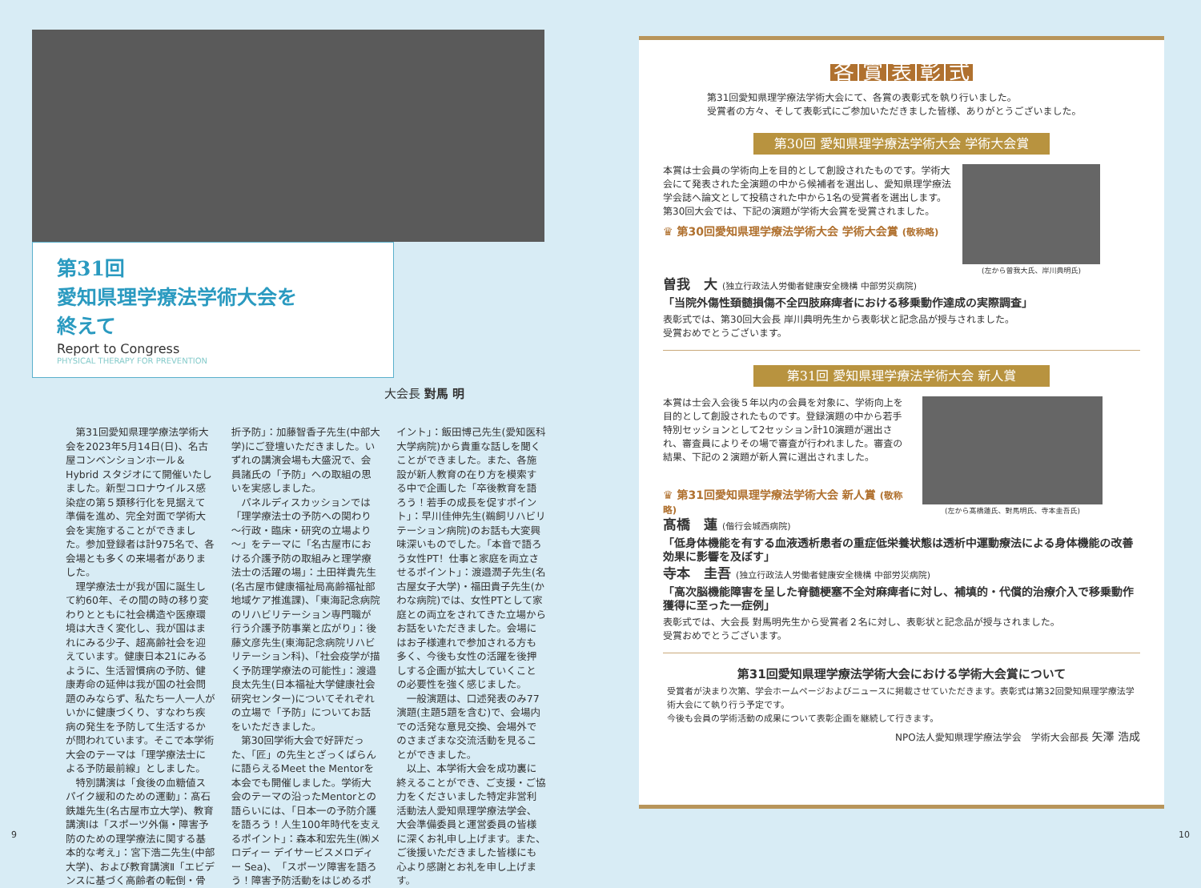第31回
愛知県理学療法学術大会を
終えて
Report to Congress
PHYSICAL THERAPY FOR PREVENTION
大会長 對馬 明
第31回愛知県理学療法学術大会を2023年5月14日(日)、名古屋コンベンションホール＆Hybrid スタジオにて開催いたしました。新型コロナウイルス感染症の第５類移行化を見据えて準備を進め、完全対面で学術大会を実施することができました。参加登録者は計975名で、各会場とも多くの来場者がありました。
理学療法士が我が国に誕生して約60年、その間の時の移り変わりとともに社会構造や医療環境は大きく変化し、我が国はまれにみる少子、超高齢社会を迎えています。健康日本21にみるように、生活習慣病の予防、健康寿命の延伸は我が国の社会問題のみならず、私たち一人一人がいかに健康づくり、すなわち疾病の発生を予防して生活するかが問われています。そこで本学術大会のテーマは「理学療法士による予防最前線」としました。
特別講演は「食後の血糖値スパイク緩和のための運動」：髙石鉄雄先生(名古屋市立大学)、教育講演Ⅰは「スポーツ外傷・障害予防のための理学療法に関する基本的な考え」：宮下浩二先生(中部大学)、および教育講演Ⅱ「エビデンスに基づく高齢者の転倒・骨折予防」：加藤智香子先生(中部大学)にご登壇いただきました。いずれの講演会場も大盛況で、会員諸氏の「予防」への取組の思いを実感しました。
パネルディスカッションでは「理学療法士の予防への関わり～行政・臨床・研究の立場より～」をテーマに「名古屋市における介護予防の取組みと理学療法士の活躍の場」：土田祥貴先生(名古屋市健康福祉局高齢福祉部地域ケア推進課)、「東海記念病院のリハビリテーション専門職が行う介護予防事業と広がり」：後藤文彦先生(東海記念病院リハビリテーション科)、「社会疫学が描く予防理学療法の可能性」：渡邉良太先生(日本福祉大学健康社会研究センター)についてそれぞれの立場で「予防」についてお話をいただきました。
第30回学術大会で好評だった、「匠」の先生とざっくばらんに語らえるMeet the Mentorを本会でも開催しました。学術大会のテーマの沿ったMentorとの語らいには、「日本一の予防介護を語ろう！人生100年時代を支えるポイント」：森本和宏先生(㈱メロディー デイサービスメロディー Sea)、「スポーツ障害を語ろう！障害予防活動をはじめるポイント」：飯田博己先生(愛知医科大学病院)から貴重な話しを聞くことができました。また、各施設が新人教育の在り方を模索する中で企画した「卒後教育を語ろう！若手の成長を促すポイント」：早川佳伸先生(鵜飼リハビリテーション病院)のお話も大変興味深いものでした。「本音で語ろう女性PT！仕事と家庭を両立させるポイント」：渡邉潤子先生(名古屋女子大学)・福田貴子先生(かわな病院)では、女性PTとして家庭との両立をされてきた立場からお話をいただきました。会場にはお子様連れで参加される方も多く、今後も女性の活躍を後押しする企画が拡大していくことの必要性を強く感じました。
一般演題は、口述発表のみ77演題(主題5題を含む)で、会場内での活発な意見交換、会場外でのさまざまな交流活動を見ることができました。
以上、本学術大会を成功裏に終えることができ、ご支援・ご協力をくださいました特定非営利活動法人愛知県理学療法学会、大会準備委員と運営委員の皆様に深くお礼申し上げます。また、ご後援いただきました皆様にも心より感謝とお礼を申し上げます。
9
各賞表彰式
第31回愛知県理学療法学術大会にて、各賞の表彰式を執り行いました。
受賞者の方々、そして表彰式にご参加いただきました皆様、ありがとうございました。
第30回 愛知県理学療法学術大会 学術大会賞
本賞は士会員の学術向上を目的として創設されたものです。学術大会にて発表された全演題の中から候補者を選出し、愛知県理学療法学会誌へ論文として投稿された中から1名の受賞者を選出します。第30回大会では、下記の演題が学術大会賞を受賞されました。
♛ 第30回愛知県理学療法学術大会 学術大会賞 (敬称略)
(左から曽我大氏、岸川典明氏)
曽我　大 (独立行政法人労働者健康安全機構 中部労災病院)
「当院外傷性頚髄損傷不全四肢麻痺者における移乗動作達成の実際調査」
表彰式では、第30回大会長 岸川典明先生から表彰状と記念品が授与されました。
受賞おめでとうございます。
第31回 愛知県理学療法学術大会 新人賞
本賞は士会入会後５年以内の会員を対象に、学術向上を目的として創設されたものです。登録演題の中から若手特別セッションとして2セッション計10演題が選出され、審査員によりその場で審査が行われました。審査の結果、下記の２演題が新人賞に選出されました。
♛ 第31回愛知県理学療法学術大会 新人賞 (敬称略)
(左から髙橋蓮氏、對馬明氏、寺本圭吾氏)
髙橋　蓮 (偕行会城西病院)
「低身体機能を有する血液透析患者の重症低栄養状態は透析中運動療法による身体機能の改善効果に影響を及ぼす」
寺本　圭吾 (独立行政法人労働者健康安全機構 中部労災病院)
「高次脳機能障害を呈した脊髄梗塞不全対麻痺者に対し、補填的・代償的治療介入で移乗動作獲得に至った一症例」
表彰式では、大会長 對馬明先生から受賞者２名に対し、表彰状と記念品が授与されました。
受賞おめでとうございます。
第31回愛知県理学療法学術大会における学術大会賞について
受賞者が決まり次第、学会ホームページおよびニュースに掲載させていただきます。表彰式は第32回愛知県理学療法学術大会にて執り行う予定です。
今後も会員の学術活動の成果について表彰企画を継続して行きます。
NPO法人愛知県理学療法学会　学術大会部長 矢澤 浩成
10